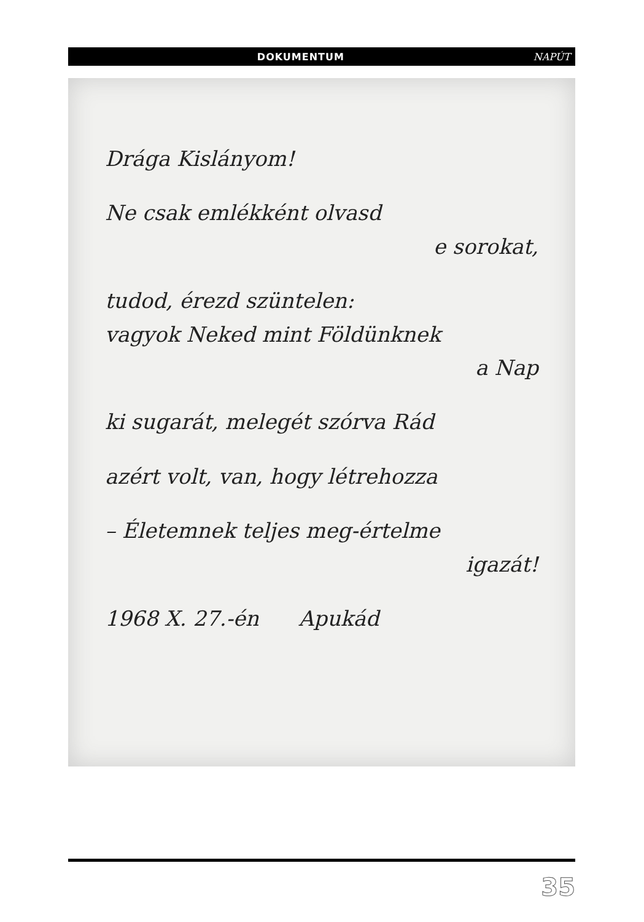DOKUMENTUM NAPÚT
Drága Kislányom!
Ne csak emlékként olvasd
e sorokat,
tudod, érezd szüntelen:
vagyok Neked mint Földünknek
a Nap
ki sugarát, melegét szórva Rád
azért volt, van, hogy létrehozza
– Életemnek teljes meg-értelme
igazát!
1968 X. 27.-én Apukád
35